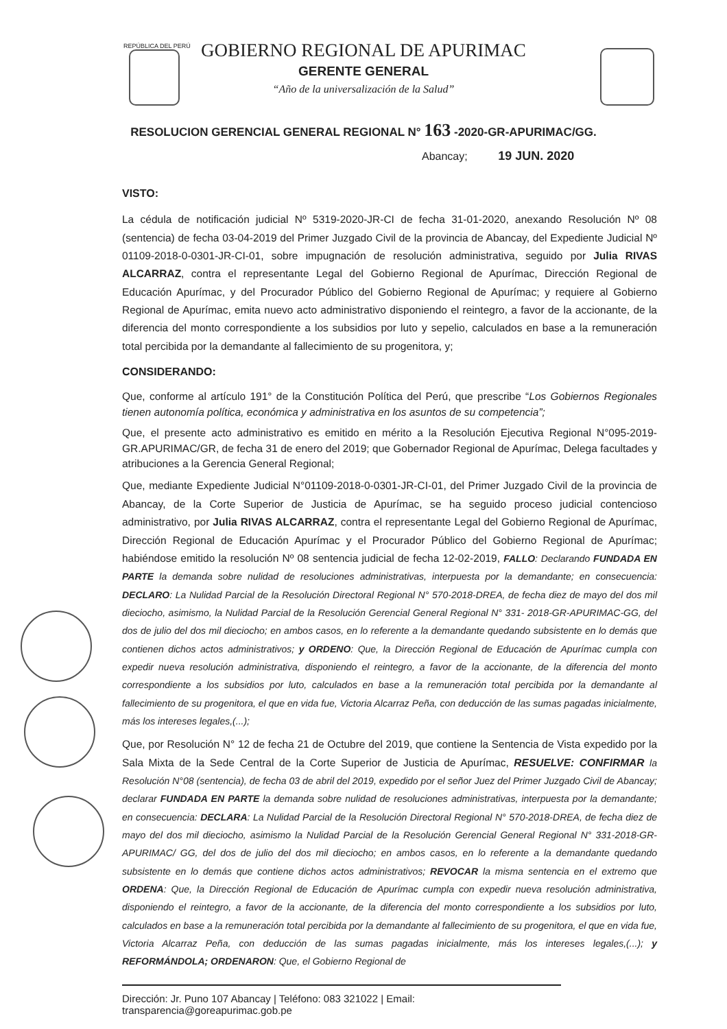REPÚBLICA DEL PERÚ
GOBIERNO REGIONAL DE APURIMAC
GERENTE GENERAL
“Año de la universalización de la Salud”
RESOLUCION GERENCIAL GENERAL REGIONAL N° 163 -2020-GR-APURIMAC/GG.
Abancay; 19 JUN. 2020
VISTO:
La cédula de notificación judicial Nº 5319-2020-JR-CI de fecha 31-01-2020, anexando Resolución Nº 08 (sentencia) de fecha 03-04-2019 del Primer Juzgado Civil de la provincia de Abancay, del Expediente Judicial Nº 01109-2018-0-0301-JR-CI-01, sobre impugnación de resolución administrativa, seguido por Julia RIVAS ALCARRAZ, contra el representante Legal del Gobierno Regional de Apurímac, Dirección Regional de Educación Apurímac, y del Procurador Público del Gobierno Regional de Apurímac; y requiere al Gobierno Regional de Apurímac, emita nuevo acto administrativo disponiendo el reintegro, a favor de la accionante, de la diferencia del monto correspondiente a los subsidios por luto y sepelio, calculados en base a la remuneración total percibida por la demandante al fallecimiento de su progenitora, y;
CONSIDERANDO:
Que, conforme al artículo 191° de la Constitución Política del Perú, que prescribe “Los Gobiernos Regionales tienen autonomía política, económica y administrativa en los asuntos de su competencia”;
Que, el presente acto administrativo es emitido en mérito a la Resolución Ejecutiva Regional N°095-2019-GR.APURIMAC/GR, de fecha 31 de enero del 2019; que Gobernador Regional de Apurímac, Delega facultades y atribuciones a la Gerencia General Regional;
Que, mediante Expediente Judicial N°01109-2018-0-0301-JR-CI-01, del Primer Juzgado Civil de la provincia de Abancay, de la Corte Superior de Justicia de Apurímac, se ha seguido proceso judicial contencioso administrativo, por Julia RIVAS ALCARRAZ, contra el representante Legal del Gobierno Regional de Apurímac, Dirección Regional de Educación Apurímac y el Procurador Público del Gobierno Regional de Apurímac; habiéndose emitido la resolución Nº 08 sentencia judicial de fecha 12-02-2019, FALLO: Declarando FUNDADA EN PARTE la demanda sobre nulidad de resoluciones administrativas, interpuesta por la demandante; en consecuencia: DECLARO: La Nulidad Parcial de la Resolución Directoral Regional N° 570-2018-DREA, de fecha diez de mayo del dos mil dieciocho, asimismo, la Nulidad Parcial de la Resolución Gerencial General Regional N° 331- 2018-GR-APURIMAC-GG, del dos de julio del dos mil dieciocho; en ambos casos, en lo referente a la demandante quedando subsistente en lo demás que contienen dichos actos administrativos; y ORDENO: Que, la Dirección Regional de Educación de Apurímac cumpla con expedir nueva resolución administrativa, disponiendo el reintegro, a favor de la accionante, de la diferencia del monto correspondiente a los subsidios por luto, calculados en base a la remuneración total percibida por la demandante al fallecimiento de su progenitora, el que en vida fue, Victoria Alcarraz Peña, con deducción de las sumas pagadas inicialmente, más los intereses legales,(...);
Que, por Resolución N° 12 de fecha 21 de Octubre del 2019, que contiene la Sentencia de Vista expedido por la Sala Mixta de la Sede Central de la Corte Superior de Justicia de Apurímac, RESUELVE: CONFIRMAR la Resolución N°08 (sentencia), de fecha 03 de abril del 2019, expedido por el señor Juez del Primer Juzgado Civil de Abancay; declarar FUNDADA EN PARTE la demanda sobre nulidad de resoluciones administrativas, interpuesta por la demandante; en consecuencia: DECLARA: La Nulidad Parcial de la Resolución Directoral Regional N° 570-2018-DREA, de fecha diez de mayo del dos mil dieciocho, asimismo la Nulidad Parcial de la Resolución Gerencial General Regional N° 331-2018-GR-APURIMAC/ GG, del dos de julio del dos mil dieciocho; en ambos casos, en lo referente a la demandante quedando subsistente en lo demás que contiene dichos actos administrativos; REVOCAR la misma sentencia en el extremo que ORDENA: Que, la Dirección Regional de Educación de Apurímac cumpla con expedir nueva resolución administrativa, disponiendo el reintegro, a favor de la accionante, de la diferencia del monto correspondiente a los subsidios por luto, calculados en base a la remuneración total percibida por la demandante al fallecimiento de su progenitora, el que en vida fue, Victoria Alcarraz Peña, con deducción de las sumas pagadas inicialmente, más los intereses legales,(...); y REFORMÁNDOLA; ORDENARON: Que, el Gobierno Regional de
Dirección: Jr. Puno 107 Abancay | Teléfono: 083 321022 | Email: transparencia@goreapurimac.gob.pe